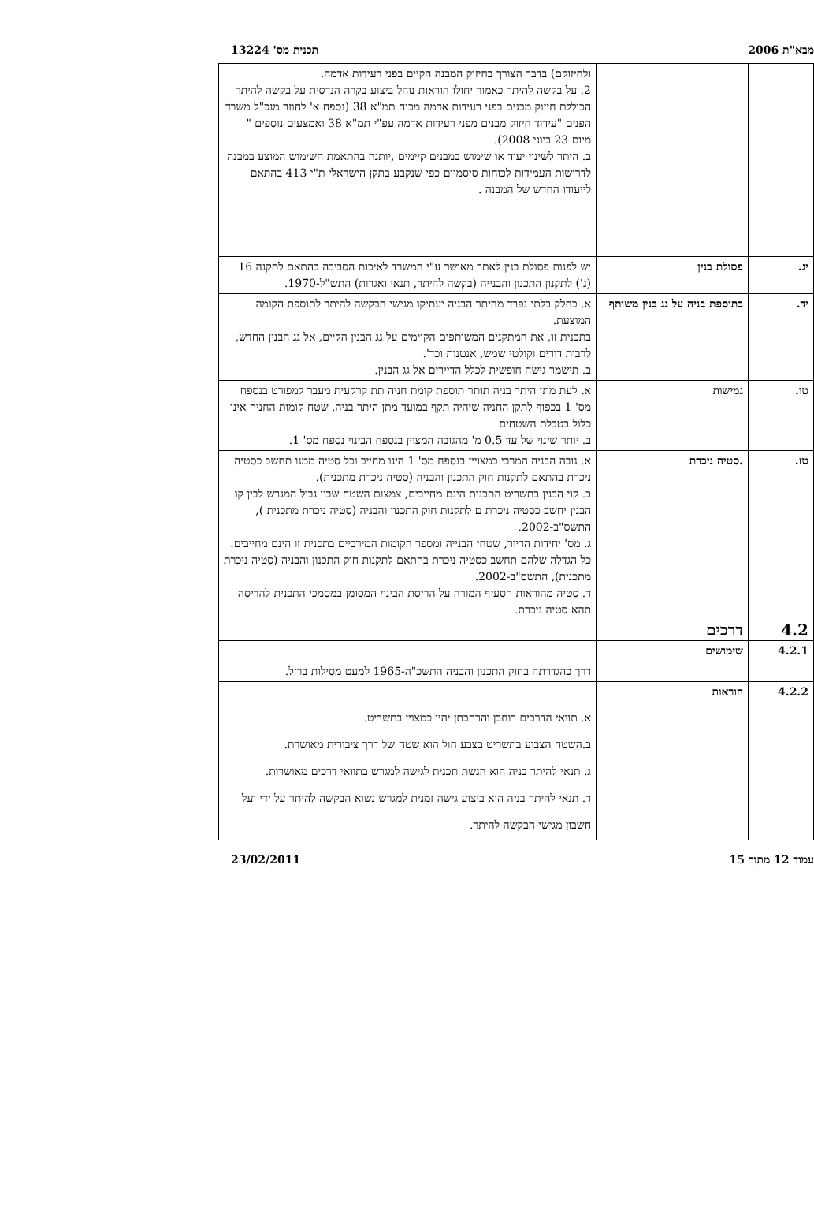מבא"ת 2006 תכנית מס' 13224
| | | ולחיזוקם) בדבר הצורך בחיזוק המבנה הקיים בפני רעידות אדמה. 2. על בקשה להיתר כאמור יחולו הוראות נוהל ביצוע בקרה הנדסית על בקשה להיתר הכוללת חיזוק מבנים בפני רעידות אדמה מכוח תמ"א 38 (נספח א' לחוזר מנכ"ל משרד הפנים "עידוד חיזוק מבנים מפני רעידות אדמה עפ"י תמ"א 38 ואמצעים נוספים " מיום 23 ביוני 2008). ב. היתר לשינוי יעוד או שימוש במבנים קיימים ,יותנה בהתאמת השימוש המוצע במבנה לדרישות העמידות לכוחות סיסמיים כפי שנקבע בתקן הישראלי ת"י 413 בהתאם לייעודו החדש של המבנה . |
| יג. | פסולת בנין | יש לפנות פסולת בנין לאתר מאושר ע"י המשרד לאיכות הסביבה בהתאם לתקנה 16 (ג') לתקנון התכנון והבנייה (בקשה להיתר, תנאי ואגרות) התש"ל-1970. |
| יד. | בתוספת בניה על גג בנין משותף | א. כחלק בלתי נפרד מהיתר הבניה יעתיקו מגישי הבקשה להיתר לתוספת הקומה המוצעת. בתכנית זו, את המתקנים המשותפים הקיימים על גג הבנין הקיים, אל גג הבנין החדש, לרבות דודים וקולטי שמש, אנטנות וכד'. ב. תישמר גישה חופשית לכלל הדיירים אל גג הבנין. |
| טו. | גמישות | א. לעת מתן היתר בניה תותר תוספת קומת חניה תת קרקעית מעבר למפורט בנספח מס' 1 בכפוף לתקן החניה שיהיה תקף במועד מתן היתר בניה. שטח קומות החניה אינו כלול בטבלת השטחים ב. יותר שינוי של עד 0.5 מ' מהגובה המצוין בנספח הבינוי נספח מס' 1. |
| טז. | .סטיה ניכרת | א. גובה הבניה המרבי כמצויין בנספח מס' 1 הינו מחייב וכל סטיה ממנו תחשב כסטיה ניכרת בהתאם לתקנות חוק התכנון והבניה (סטיה ניכרת מתכנית). ב. קוי הבנין בתשריט התכנית הינם מחייבים, צמצום השטח שבין גבול המגרש לבין קו הבנין יחשב כסטיה ניכרת ם לתקנות חוק התכנון והבניה (סטיה ניכרת מתכנית ), התשס"ב-2002. ג. מס' יחידות הדיור, שטחי הבנייה ומספר הקומות המירביים בתכנית זו הינם מחייבים. כל הגדלה שלהם תחשב כסטיה ניכרת בהתאם לתקנות חוק התכנון והבניה (סטיה ניכרת מתכנית), התשס"ב-2002. ד. סטיה מהוראות הסעיף המורה על הריסת הבינוי המסומן במסמכי התכנית להריסה תהא סטיה ניכרת. |
| 4.2 | דרכים | |
| 4.2.1 | שימושים | |
| | | דרך כהגדרתה בחוק התכנון והבניה התשכ"ה-1965 למעט מסילות ברזל. |
| 4.2.2 | הוראות | |
| | | א. תוואי הדרכים רוחבן והרחבתן יהיו כמצוין בתשריט. ב.השטח הצבוע בתשריט בצבע חול הוא שטח של דרך ציבורית מאושרת. ג. תנאי להיתר בניה הוא הגשת תכנית לגישה למגרש בתוואי דרכים מאושרות. ד. תנאי להיתר בניה הוא ביצוע גישה זמנית למגרש נשוא הבקשה להיתר על ידי ועל חשבון מגישי הבקשה להיתר. |
עמוד 12 מתוך 15 23/02/2011